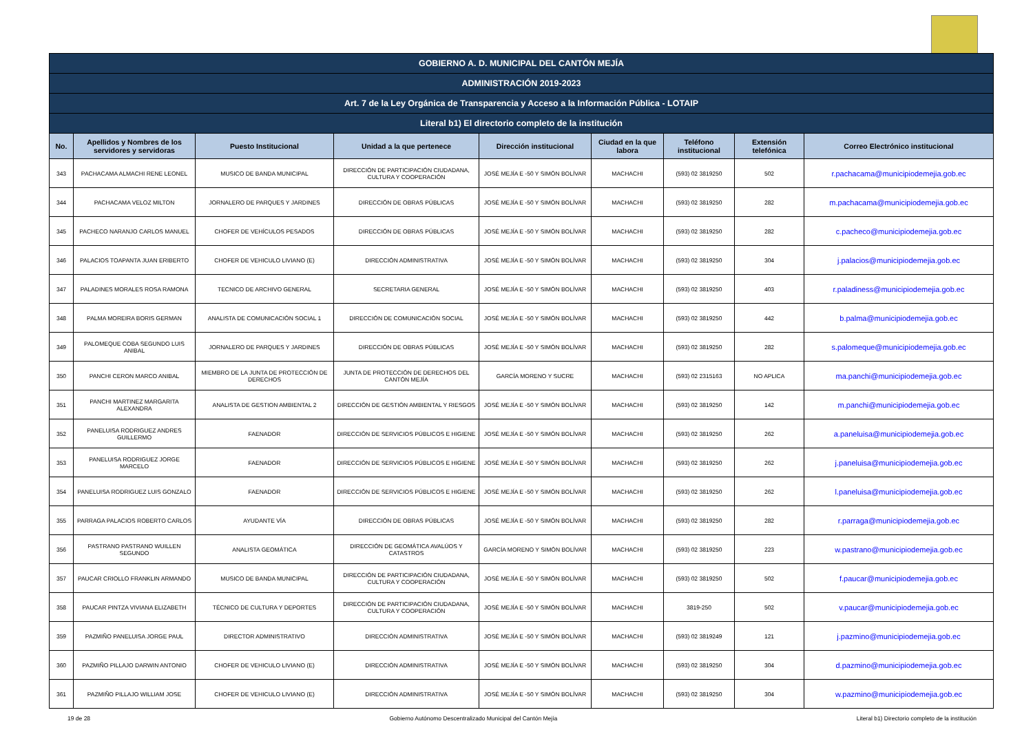| GOBIERNO A. D. MUNICIPAL DEL CANTÓN MEJÍA | | | | | | | | |
| --- | --- | --- | --- | --- | --- | --- | --- | --- |
| ADMINISTRACIÓN 2019-2023 | | | | | | | | |
| Art. 7 de la Ley Orgánica de Transparencia y Acceso a la Información Pública - LOTAIP | | | | | | | | |
| Literal b1) El directorio completo de la institución | | | | | | | | |
| No. | Apellidos y Nombres de los servidores y servidoras | Puesto Institucional | Unidad a la que pertenece | Dirección institucional | Ciudad en la que labora | Teléfono institucional | Extensión telefónica | Correo Electrónico institucional |
| 343 | PACHACAMA ALMACHI RENE LEONEL | MUSICO DE BANDA MUNICIPAL | DIRECCIÓN DE PARTICIPACIÓN CIUDADANA, CULTURA Y COOPERACIÓN | JOSÉ MEJÍA E -50 Y SIMÓN BOLÍVAR | MACHACHI | (593) 02 3819250 | 502 | r.pachacama@municipiodemejia.gob.ec |
| 344 | PACHACAMA VELOZ MILTON | JORNALERO DE PARQUES Y JARDINES | DIRECCIÓN DE OBRAS PÚBLICAS | JOSÉ MEJÍA E -50 Y SIMÓN BOLÍVAR | MACHACHI | (593) 02 3819250 | 282 | m.pachacama@municipiodemejia.gob.ec |
| 345 | PACHECO NARANJO CARLOS MANUEL | CHOFER DE VEHÍCULOS PESADOS | DIRECCIÓN DE OBRAS PÚBLICAS | JOSÉ MEJÍA E -50 Y SIMÓN BOLÍVAR | MACHACHI | (593) 02 3819250 | 282 | c.pacheco@municipiodemejia.gob.ec |
| 346 | PALACIOS TOAPANTA JUAN ERIBERTO | CHOFER DE VEHICULO LIVIANO (E) | DIRECCIÓN ADMINISTRATIVA | JOSÉ MEJÍA E -50 Y SIMÓN BOLÍVAR | MACHACHI | (593) 02 3819250 | 304 | j.palacios@municipiodemejia.gob.ec |
| 347 | PALADINES MORALES ROSA RAMONA | TECNICO DE ARCHIVO GENERAL | SECRETARIA GENERAL | JOSÉ MEJÍA E -50 Y SIMÓN BOLÍVAR | MACHACHI | (593) 02 3819250 | 403 | r.paladiness@municipiodemejia.gob.ec |
| 348 | PALMA MOREIRA BORIS GERMAN | ANALISTA DE COMUNICACIÓN SOCIAL 1 | DIRECCIÓN DE COMUNICACIÓN SOCIAL | JOSÉ MEJÍA E -50 Y SIMÓN BOLÍVAR | MACHACHI | (593) 02 3819250 | 442 | b.palma@municipiodemejia.gob.ec |
| 349 | PALOMEQUE COBA SEGUNDO LUIS ANIBAL | JORNALERO DE PARQUES Y JARDINES | DIRECCIÓN DE OBRAS PÚBLICAS | JOSÉ MEJÍA E -50 Y SIMÓN BOLÍVAR | MACHACHI | (593) 02 3819250 | 282 | s.palomeque@municipiodemejia.gob.ec |
| 350 | PANCHI CERON MARCO ANIBAL | MIEMBRO DE LA JUNTA DE PROTECCIÓN DE DERECHOS | JUNTA DE PROTECCIÓN DE DERECHOS DEL CANTÓN MEJÍA | GARCÍA MORENO Y SUCRE | MACHACHI | (593) 02 2315163 | NO APLICA | ma.panchi@municipiodemejia.gob.ec |
| 351 | PANCHI MARTINEZ MARGARITA ALEXANDRA | ANALISTA DE GESTION AMBIENTAL 2 | DIRECCIÓN DE GESTIÓN AMBIENTAL Y RIESGOS | JOSÉ MEJÍA E -50 Y SIMÓN BOLÍVAR | MACHACHI | (593) 02 3819250 | 142 | m.panchi@municipiodemejia.gob.ec |
| 352 | PANELUISA RODRIGUEZ ANDRES GUILLERMO | FAENADOR | DIRECCIÓN DE SERVICIOS PÚBLICOS E HIGIENE | JOSÉ MEJÍA E -50 Y SIMÓN BOLÍVAR | MACHACHI | (593) 02 3819250 | 262 | a.paneluisa@municipiodemejia.gob.ec |
| 353 | PANELUISA RODRIGUEZ JORGE MARCELO | FAENADOR | DIRECCIÓN DE SERVICIOS PÚBLICOS E HIGIENE | JOSÉ MEJÍA E -50 Y SIMÓN BOLÍVAR | MACHACHI | (593) 02 3819250 | 262 | j.paneluisa@municipiodemejia.gob.ec |
| 354 | PANELUISA RODRIGUEZ LUIS GONZALO | FAENADOR | DIRECCIÓN DE SERVICIOS PÚBLICOS E HIGIENE | JOSÉ MEJÍA E -50 Y SIMÓN BOLÍVAR | MACHACHI | (593) 02 3819250 | 262 | l.paneluisa@municipiodemejia.gob.ec |
| 355 | PARRAGA PALACIOS ROBERTO CARLOS | AYUDANTE VÍA | DIRECCIÓN DE OBRAS PÚBLICAS | JOSÉ MEJÍA E -50 Y SIMÓN BOLÍVAR | MACHACHI | (593) 02 3819250 | 282 | r.parraga@municipiodemejia.gob.ec |
| 356 | PASTRANO PASTRANO WUILLEN SEGUNDO | ANALISTA GEOMÁTICA | DIRECCIÓN DE GEOMÁTICA AVALÚOS Y CATASTROS | GARCÍA MORENO Y SIMÓN BOLÍVAR | MACHACHI | (593) 02 3819250 | 223 | w.pastrano@municipiodemejia.gob.ec |
| 357 | PAUCAR CRIOLLO FRANKLIN ARMANDO | MUSICO DE BANDA MUNICIPAL | DIRECCIÓN DE PARTICIPACIÓN CIUDADANA, CULTURA Y COOPERACIÓN | JOSÉ MEJÍA E -50 Y SIMÓN BOLÍVAR | MACHACHI | (593) 02 3819250 | 502 | f.paucar@municipiodemejia.gob.ec |
| 358 | PAUCAR PINTZA VIVIANA ELIZABETH | TÉCNICO DE CULTURA Y DEPORTES | DIRECCIÓN DE PARTICIPACIÓN CIUDADANA, CULTURA Y COOPERACIÓN | JOSÉ MEJÍA E -50 Y SIMÓN BOLÍVAR | MACHACHI | 3819-250 | 502 | v.paucar@municipiodemejia.gob.ec |
| 359 | PAZMIÑO PANELUISA JORGE PAUL | DIRECTOR ADMINISTRATIVO | DIRECCIÓN ADMINISTRATIVA | JOSÉ MEJÍA E -50 Y SIMÓN BOLÍVAR | MACHACHI | (593) 02 3819249 | 121 | j.pazmino@municipiodemejia.gob.ec |
| 360 | PAZMIÑO PILLAJO DARWIN ANTONIO | CHOFER DE VEHICULO LIVIANO (E) | DIRECCIÓN ADMINISTRATIVA | JOSÉ MEJÍA E -50 Y SIMÓN BOLÍVAR | MACHACHI | (593) 02 3819250 | 304 | d.pazmino@municipiodemejia.gob.ec |
| 361 | PAZMIÑO PILLAJO WILLIAM JOSE | CHOFER DE VEHICULO LIVIANO (E) | DIRECCIÓN ADMINISTRATIVA | JOSÉ MEJÍA E -50 Y SIMÓN BOLÍVAR | MACHACHI | (593) 02 3819250 | 304 | w.pazmino@municipiodemejia.gob.ec |
19 de 28 Gobierno Autónomo Descentralizado Municipal del Cantón Mejía Literal b1) Directorio completo de la institución